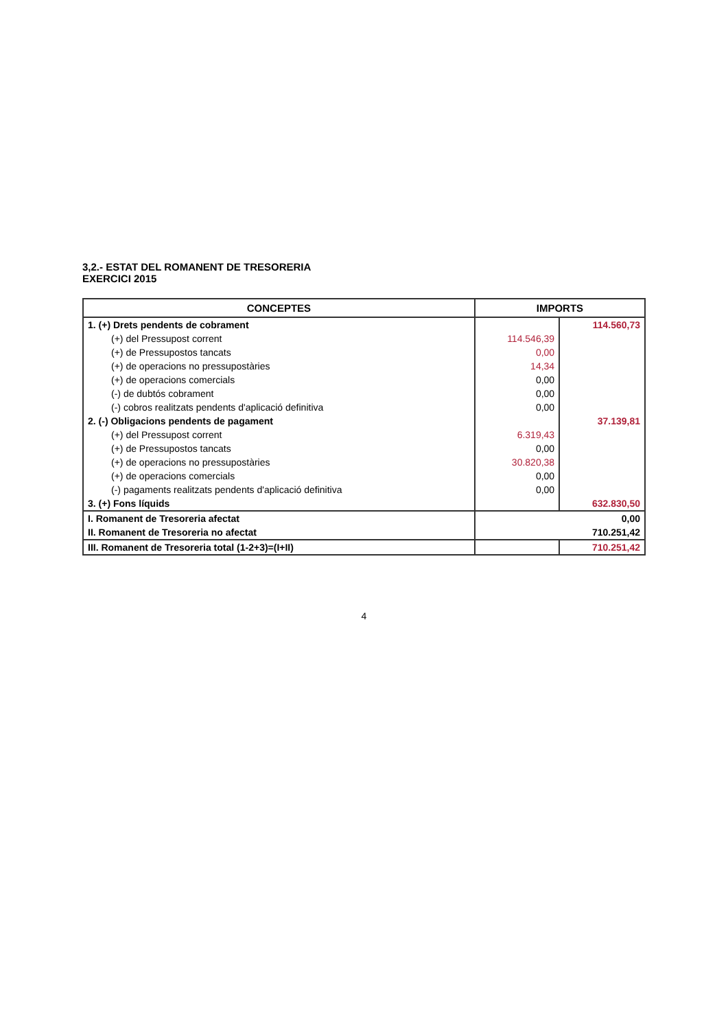3,2.- ESTAT DEL ROMANENT DE TRESORERIA
EXERCICI 2015
| CONCEPTES | IMPORTS | |
| --- | --- | --- |
| 1. (+) Drets pendents de cobrament | | 114.560,73 |
| (+) del Pressupost corrent | 114.546,39 | |
| (+) de Pressupostos tancats | 0,00 | |
| (+) de operacions no pressupostàries | 14,34 | |
| (+) de operacions comercials | 0,00 | |
| (-) de dubtós cobrament | 0,00 | |
| (-) cobros realitzats pendents d'aplicació definitiva | 0,00 | |
| 2. (-) Obligacions pendents de pagament | | 37.139,81 |
| (+) del Pressupost corrent | 6.319,43 | |
| (+) de Pressupostos tancats | 0,00 | |
| (+) de operacions no pressupostàries | 30.820,38 | |
| (+) de operacions comercials | 0,00 | |
| (-) pagaments realitzats pendents d'aplicació definitiva | 0,00 | |
| 3. (+) Fons líquids | | 632.830,50 |
| I. Romanent de Tresoreria afectat | | 0,00 |
| II. Romanent de Tresoreria no afectat | | 710.251,42 |
| III. Romanent de Tresoreria total (1-2+3)=(I+II) | | 710.251,42 |
4